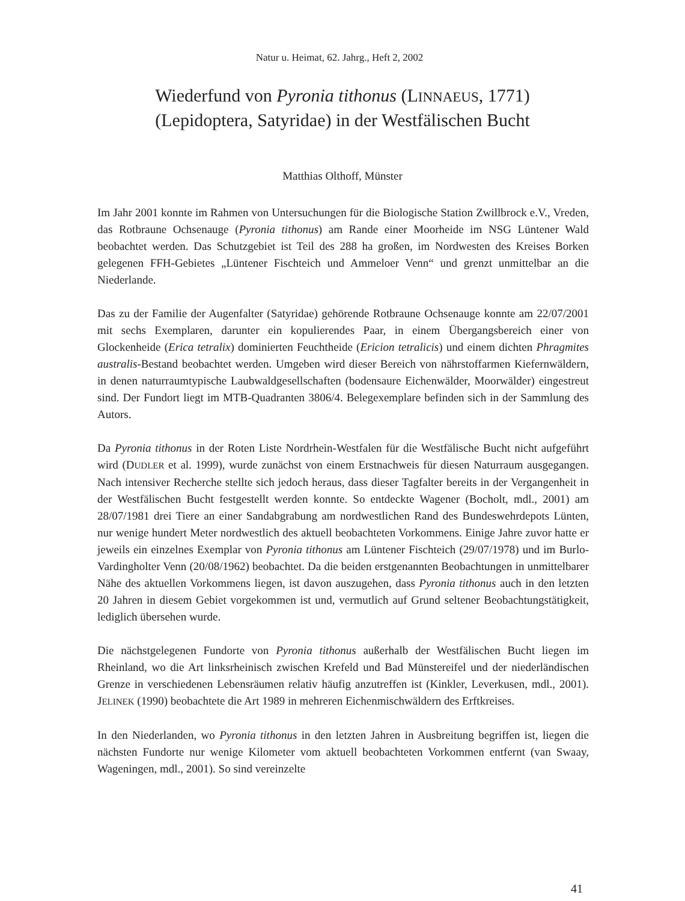Natur u. Heimat, 62. Jahrg., Heft 2, 2002
Wiederfund von Pyronia tithonus (LINNAEUS, 1771)
(Lepidoptera, Satyridae) in der Westfälischen Bucht
Matthias Olthoff, Münster
Im Jahr 2001 konnte im Rahmen von Untersuchungen für die Biologische Station Zwillbrock e.V., Vreden, das Rotbraune Ochsenauge (Pyronia tithonus) am Rande einer Moorheide im NSG Lüntener Wald beobachtet werden. Das Schutzgebiet ist Teil des 288 ha großen, im Nordwesten des Kreises Borken gelegenen FFH-Gebietes „Lüntener Fischteich und Ammeloer Venn“ und grenzt unmittelbar an die Niederlande.
Das zu der Familie der Augenfalter (Satyridae) gehörende Rotbraune Ochsenauge konnte am 22/07/2001 mit sechs Exemplaren, darunter ein kopulierendes Paar, in einem Übergangsbereich einer von Glockenheide (Erica tetralix) dominierten Feuchtheide (Ericion tetralicis) und einem dichten Phragmites australis-Bestand beobachtet werden. Umgeben wird dieser Bereich von nährstoffarmen Kiefernwäldern, in denen naturraumtypische Laubwaldgesellschaften (bodensaure Eichenwälder, Moorwälder) eingestreut sind. Der Fundort liegt im MTB-Quadranten 3806/4. Belegexemplare befinden sich in der Sammlung des Autors.
Da Pyronia tithonus in der Roten Liste Nordrhein-Westfalen für die Westfälische Bucht nicht aufgeführt wird (DUDLER et al. 1999), wurde zunächst von einem Erstnachweis für diesen Naturraum ausgegangen. Nach intensiver Recherche stellte sich jedoch heraus, dass dieser Tagfalter bereits in der Vergangenheit in der Westfälischen Bucht festgestellt werden konnte. So entdeckte Wagener (Bocholt, mdl., 2001) am 28/07/1981 drei Tiere an einer Sandabgrabung am nordwestlichen Rand des Bundeswehrdepots Lünten, nur wenige hundert Meter nordwestlich des aktuell beobachteten Vorkommens. Einige Jahre zuvor hatte er jeweils ein einzelnes Exemplar von Pyronia tithonus am Lüntener Fischteich (29/07/1978) und im Burlo-Vardingholter Venn (20/08/1962) beobachtet. Da die beiden erstgenannten Beobachtungen in unmittelbarer Nähe des aktuellen Vorkommens liegen, ist davon auszugehen, dass Pyronia tithonus auch in den letzten 20 Jahren in diesem Gebiet vorgekommen ist und, vermutlich auf Grund seltener Beobachtungstätigkeit, lediglich übersehen wurde.
Die nächstgelegenen Fundorte von Pyronia tithonus außerhalb der Westfälischen Bucht liegen im Rheinland, wo die Art linksrheinisch zwischen Krefeld und Bad Münstereifel und der niederländischen Grenze in verschiedenen Lebensräumen relativ häufig anzutreffen ist (Kinkler, Leverkusen, mdl., 2001). JELINEK (1990) beobachtete die Art 1989 in mehreren Eichenmischwäldern des Erftkreises.
In den Niederlanden, wo Pyronia tithonus in den letzten Jahren in Ausbreitung begriffen ist, liegen die nächsten Fundorte nur wenige Kilometer vom aktuell beobachteten Vorkommen entfernt (van Swaay, Wageningen, mdl., 2001). So sind vereinzelte
41